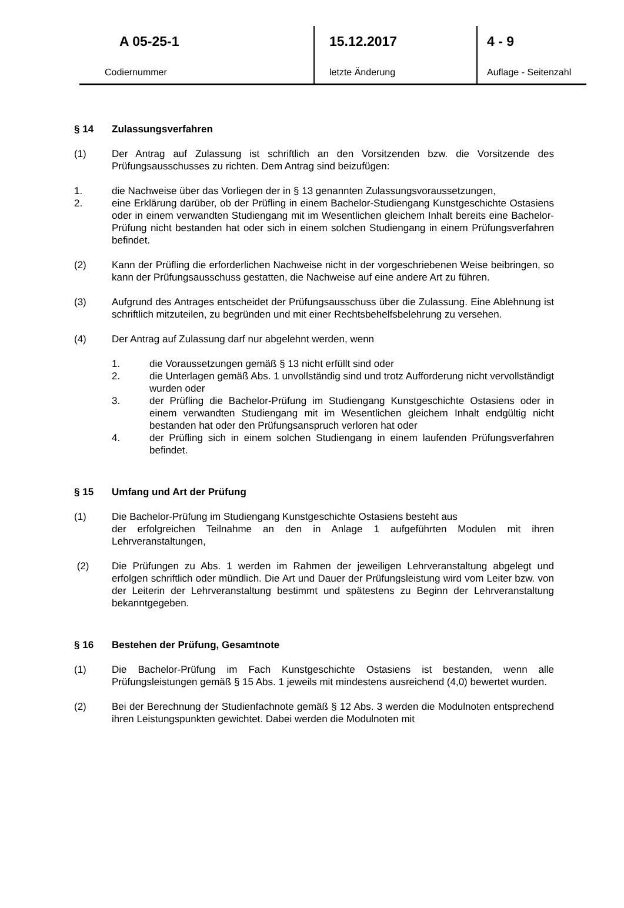| A 05-25-1 | 15.12.2017 | 4 - 9 |
| Codiernummer | letzte Änderung | Auflage - Seitenzahl |
§ 14 Zulassungsverfahren
(1) Der Antrag auf Zulassung ist schriftlich an den Vorsitzenden bzw. die Vorsitzende des Prüfungsausschusses zu richten. Dem Antrag sind beizufügen:
1. die Nachweise über das Vorliegen der in § 13 genannten Zulassungsvoraussetzungen,
2. eine Erklärung darüber, ob der Prüfling in einem Bachelor-Studiengang Kunstgeschichte Ostasiens oder in einem verwandten Studiengang mit im Wesentlichen gleichem Inhalt bereits eine Bachelor-Prüfung nicht bestanden hat oder sich in einem solchen Studiengang in einem Prüfungsverfahren befindet.
(2) Kann der Prüfling die erforderlichen Nachweise nicht in der vorgeschriebenen Weise beibringen, so kann der Prüfungsausschuss gestatten, die Nachweise auf eine andere Art zu führen.
(3) Aufgrund des Antrages entscheidet der Prüfungsausschuss über die Zulassung. Eine Ablehnung ist schriftlich mitzuteilen, zu begründen und mit einer Rechtsbehelfsbelehrung zu versehen.
(4) Der Antrag auf Zulassung darf nur abgelehnt werden, wenn
1. die Voraussetzungen gemäß § 13 nicht erfüllt sind oder
2. die Unterlagen gemäß Abs. 1 unvollständig sind und trotz Aufforderung nicht vervollständigt wurden oder
3. der Prüfling die Bachelor-Prüfung im Studiengang Kunstgeschichte Ostasiens oder in einem verwandten Studiengang mit im Wesentlichen gleichem Inhalt endgültig nicht bestanden hat oder den Prüfungsanspruch verloren hat oder
4. der Prüfling sich in einem solchen Studiengang in einem laufenden Prüfungsverfahren befindet.
§ 15 Umfang und Art der Prüfung
(1) Die Bachelor-Prüfung im Studiengang Kunstgeschichte Ostasiens besteht aus
der erfolgreichen Teilnahme an den in Anlage 1 aufgeführten Modulen mit ihren Lehrveranstaltungen,
(2) Die Prüfungen zu Abs. 1 werden im Rahmen der jeweiligen Lehrveranstaltung abgelegt und erfolgen schriftlich oder mündlich. Die Art und Dauer der Prüfungsleistung wird vom Leiter bzw. von der Leiterin der Lehrveranstaltung bestimmt und spätestens zu Beginn der Lehrveranstaltung bekanntgegeben.
§ 16 Bestehen der Prüfung, Gesamtnote
(1) Die Bachelor-Prüfung im Fach Kunstgeschichte Ostasiens ist bestanden, wenn alle Prüfungsleistungen gemäß § 15 Abs. 1 jeweils mit mindestens ausreichend (4,0) bewertet wurden.
(2) Bei der Berechnung der Studienfachnote gemäß § 12 Abs. 3 werden die Modulnoten entsprechend ihren Leistungspunkten gewichtet. Dabei werden die Modulnoten mit